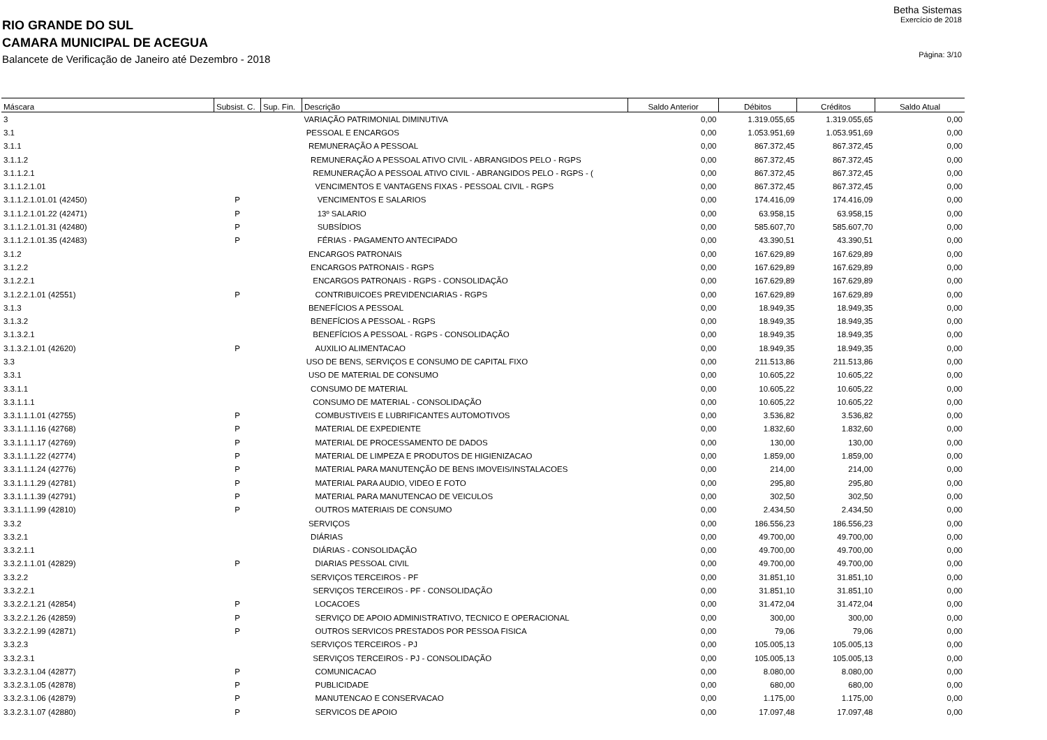Betha Sistemas
RIO GRANDE DO SUL
Exercício de 2018
CAMARA MUNICIPAL DE ACEGUA
Balancete de Verificação de Janeiro até Dezembro - 2018
Página: 3/10
| Máscara | Subsist. C. | Sup. Fin. | Descrição | Saldo Anterior | Débitos | Créditos | Saldo Atual |
| --- | --- | --- | --- | --- | --- | --- | --- |
| 3 | | | VARIAÇÃO PATRIMONIAL DIMINUTIVA | 0,00 | 1.319.055,65 | 1.319.055,65 | 0,00 |
| 3.1 | | | PESSOAL E ENCARGOS | 0,00 | 1.053.951,69 | 1.053.951,69 | 0,00 |
| 3.1.1 | | | REMUNERAÇÃO A PESSOAL | 0,00 | 867.372,45 | 867.372,45 | 0,00 |
| 3.1.1.2 | | | REMUNERAÇÃO A PESSOAL ATIVO CIVIL - ABRANGIDOS PELO - RGPS | 0,00 | 867.372,45 | 867.372,45 | 0,00 |
| 3.1.1.2.1 | | | REMUNERAÇÃO A PESSOAL ATIVO CIVIL - ABRANGIDOS PELO - RGPS - ( | 0,00 | 867.372,45 | 867.372,45 | 0,00 |
| 3.1.1.2.1.01 | | | VENCIMENTOS E VANTAGENS FIXAS - PESSOAL CIVIL - RGPS | 0,00 | 867.372,45 | 867.372,45 | 0,00 |
| 3.1.1.2.1.01.01 (42450) | P | | VENCIMENTOS E SALARIOS | 0,00 | 174.416,09 | 174.416,09 | 0,00 |
| 3.1.1.2.1.01.22 (42471) | P | | 13º SALARIO | 0,00 | 63.958,15 | 63.958,15 | 0,00 |
| 3.1.1.2.1.01.31 (42480) | P | | SUBSÍDIOS | 0,00 | 585.607,70 | 585.607,70 | 0,00 |
| 3.1.1.2.1.01.35 (42483) | P | | FÉRIAS - PAGAMENTO ANTECIPADO | 0,00 | 43.390,51 | 43.390,51 | 0,00 |
| 3.1.2 | | | ENCARGOS PATRONAIS | 0,00 | 167.629,89 | 167.629,89 | 0,00 |
| 3.1.2.2 | | | ENCARGOS PATRONAIS - RGPS | 0,00 | 167.629,89 | 167.629,89 | 0,00 |
| 3.1.2.2.1 | | | ENCARGOS PATRONAIS - RGPS - CONSOLIDAÇÃO | 0,00 | 167.629,89 | 167.629,89 | 0,00 |
| 3.1.2.2.1.01 (42551) | P | | CONTRIBUICOES PREVIDENCIARIAS - RGPS | 0,00 | 167.629,89 | 167.629,89 | 0,00 |
| 3.1.3 | | | BENEFÍCIOS A PESSOAL | 0,00 | 18.949,35 | 18.949,35 | 0,00 |
| 3.1.3.2 | | | BENEFÍCIOS A PESSOAL - RGPS | 0,00 | 18.949,35 | 18.949,35 | 0,00 |
| 3.1.3.2.1 | | | BENEFÍCIOS A PESSOAL - RGPS - CONSOLIDAÇÃO | 0,00 | 18.949,35 | 18.949,35 | 0,00 |
| 3.1.3.2.1.01 (42620) | P | | AUXILIO ALIMENTACAO | 0,00 | 18.949,35 | 18.949,35 | 0,00 |
| 3.3 | | | USO DE BENS, SERVIÇOS E CONSUMO DE CAPITAL FIXO | 0,00 | 211.513,86 | 211.513,86 | 0,00 |
| 3.3.1 | | | USO DE MATERIAL DE CONSUMO | 0,00 | 10.605,22 | 10.605,22 | 0,00 |
| 3.3.1.1 | | | CONSUMO DE MATERIAL | 0,00 | 10.605,22 | 10.605,22 | 0,00 |
| 3.3.1.1.1 | | | CONSUMO DE MATERIAL - CONSOLIDAÇÃO | 0,00 | 10.605,22 | 10.605,22 | 0,00 |
| 3.3.1.1.1.01 (42755) | P | | COMBUSTIVEIS E LUBRIFICANTES AUTOMOTIVOS | 0,00 | 3.536,82 | 3.536,82 | 0,00 |
| 3.3.1.1.1.16 (42768) | P | | MATERIAL DE EXPEDIENTE | 0,00 | 1.832,60 | 1.832,60 | 0,00 |
| 3.3.1.1.1.17 (42769) | P | | MATERIAL DE PROCESSAMENTO DE DADOS | 0,00 | 130,00 | 130,00 | 0,00 |
| 3.3.1.1.1.22 (42774) | P | | MATERIAL DE LIMPEZA E PRODUTOS DE HIGIENIZACAO | 0,00 | 1.859,00 | 1.859,00 | 0,00 |
| 3.3.1.1.1.24 (42776) | P | | MATERIAL PARA MANUTENÇÃO DE BENS IMOVEIS/INSTALACOES | 0,00 | 214,00 | 214,00 | 0,00 |
| 3.3.1.1.1.29 (42781) | P | | MATERIAL PARA AUDIO, VIDEO E FOTO | 0,00 | 295,80 | 295,80 | 0,00 |
| 3.3.1.1.1.39 (42791) | P | | MATERIAL PARA MANUTENCAO DE VEICULOS | 0,00 | 302,50 | 302,50 | 0,00 |
| 3.3.1.1.1.99 (42810) | P | | OUTROS MATERIAIS DE CONSUMO | 0,00 | 2.434,50 | 2.434,50 | 0,00 |
| 3.3.2 | | | SERVIÇOS | 0,00 | 186.556,23 | 186.556,23 | 0,00 |
| 3.3.2.1 | | | DIÁRIAS | 0,00 | 49.700,00 | 49.700,00 | 0,00 |
| 3.3.2.1.1 | | | DIÁRIAS - CONSOLIDAÇÃO | 0,00 | 49.700,00 | 49.700,00 | 0,00 |
| 3.3.2.1.1.01 (42829) | P | | DIARIAS PESSOAL CIVIL | 0,00 | 49.700,00 | 49.700,00 | 0,00 |
| 3.3.2.2 | | | SERVIÇOS TERCEIROS - PF | 0,00 | 31.851,10 | 31.851,10 | 0,00 |
| 3.3.2.2.1 | | | SERVIÇOS TERCEIROS - PF - CONSOLIDAÇÃO | 0,00 | 31.851,10 | 31.851,10 | 0,00 |
| 3.3.2.2.1.21 (42854) | P | | LOCACOES | 0,00 | 31.472,04 | 31.472,04 | 0,00 |
| 3.3.2.2.1.26 (42859) | P | | SERVIÇO DE APOIO ADMINISTRATIVO, TECNICO E OPERACIONAL | 0,00 | 300,00 | 300,00 | 0,00 |
| 3.3.2.2.1.99 (42871) | P | | OUTROS SERVICOS PRESTADOS POR PESSOA FISICA | 0,00 | 79,06 | 79,06 | 0,00 |
| 3.3.2.3 | | | SERVIÇOS TERCEIROS - PJ | 0,00 | 105.005,13 | 105.005,13 | 0,00 |
| 3.3.2.3.1 | | | SERVIÇOS TERCEIROS - PJ - CONSOLIDAÇÃO | 0,00 | 105.005,13 | 105.005,13 | 0,00 |
| 3.3.2.3.1.04 (42877) | P | | COMUNICACAO | 0,00 | 8.080,00 | 8.080,00 | 0,00 |
| 3.3.2.3.1.05 (42878) | P | | PUBLICIDADE | 0,00 | 680,00 | 680,00 | 0,00 |
| 3.3.2.3.1.06 (42879) | P | | MANUTENCAO E CONSERVACAO | 0,00 | 1.175,00 | 1.175,00 | 0,00 |
| 3.3.2.3.1.07 (42880) | P | | SERVICOS DE APOIO | 0,00 | 17.097,48 | 17.097,48 | 0,00 |